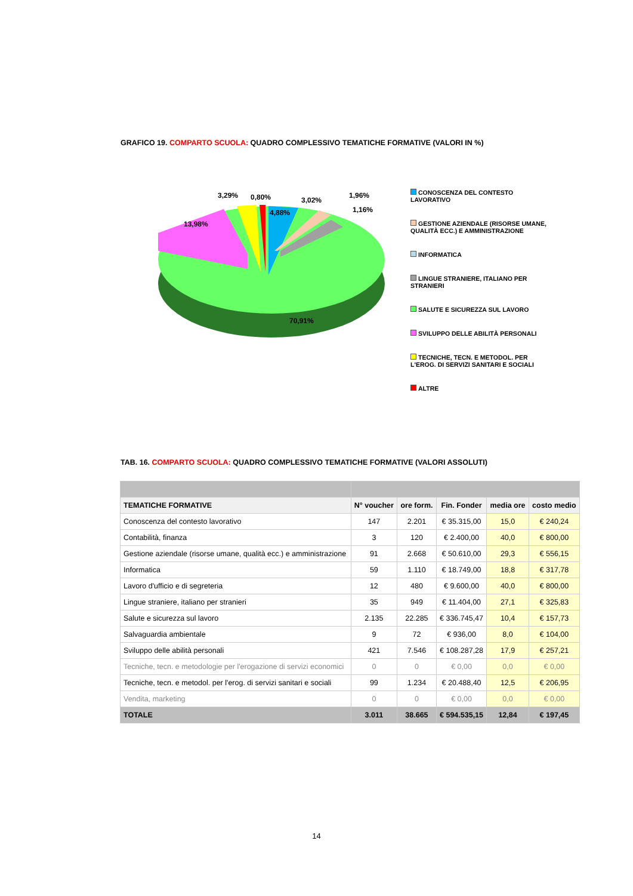GRAFICO 19. COMPARTO SCUOLA: QUADRO COMPLESSIVO TEMATICHE FORMATIVE (VALORI IN %)
13,98%
3,29%
0,80%
4,88%
3,02%
1,96%
1,16%
70,91%
CONOSCENZA DEL CONTESTO LAVORATIVO
GESTIONE AZIENDALE (RISORSE UMANE, QUALITÀ ECC.) E AMMINISTRAZIONE
INFORMATICA
LINGUE STRANIERE, ITALIANO PER STRANIERI
SALUTE E SICUREZZA SUL LAVORO
SVILUPPO DELLE ABILITÀ PERSONALI
TECNICHE, TECN. E METODOL. PER L'EROG. DI SERVIZI SANITARI E SOCIALI
ALTRE
TAB. 16. COMPARTO SCUOLA: QUADRO COMPLESSIVO TEMATICHE FORMATIVE (VALORI ASSOLUTI)
| TEMATICHE FORMATIVE | N° voucher | ore form. | Fin. Fonder | media ore | costo medio |
| --- | --- | --- | --- | --- | --- |
| Conoscenza del contesto lavorativo | 147 | 2.201 | € 35.315,00 | 15,0 | € 240,24 |
| Contabilità, finanza | 3 | 120 | € 2.400,00 | 40,0 | € 800,00 |
| Gestione aziendale (risorse umane, qualità ecc.) e amministrazione | 91 | 2.668 | € 50.610,00 | 29,3 | € 556,15 |
| Informatica | 59 | 1.110 | € 18.749,00 | 18,8 | € 317,78 |
| Lavoro d'ufficio e di segreteria | 12 | 480 | € 9.600,00 | 40,0 | € 800,00 |
| Lingue straniere, italiano per stranieri | 35 | 949 | € 11.404,00 | 27,1 | € 325,83 |
| Salute e sicurezza sul lavoro | 2.135 | 22.285 | € 336.745,47 | 10,4 | € 157,73 |
| Salvaguardia ambientale | 9 | 72 | € 936,00 | 8,0 | € 104,00 |
| Sviluppo delle abilità personali | 421 | 7.546 | € 108.287,28 | 17,9 | € 257,21 |
| Tecniche, tecn. e metodologie per l'erogazione di servizi economici | 0 | 0 | € 0,00 | 0,0 | € 0,00 |
| Tecniche, tecn. e metodol. per l'erog. di servizi sanitari e sociali | 99 | 1.234 | € 20.488,40 | 12,5 | € 206,95 |
| Vendita, marketing | 0 | 0 | € 0,00 | 0,0 | € 0,00 |
| TOTALE | 3.011 | 38.665 | € 594.535,15 | 12,84 | € 197,45 |
14